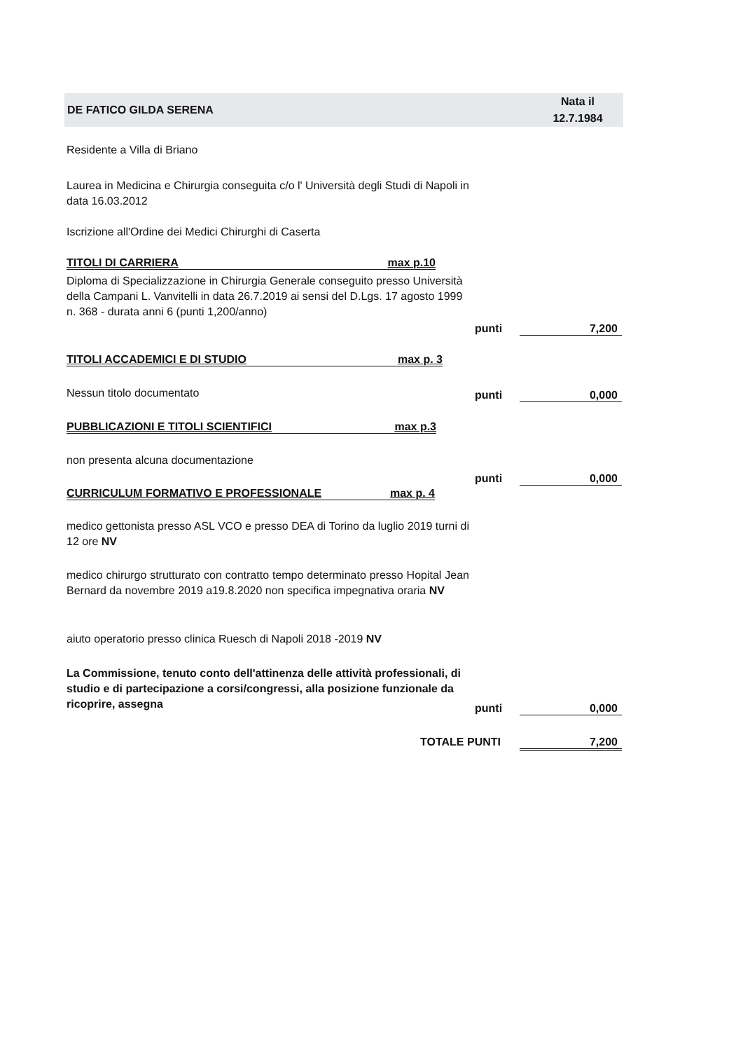DE FATICO GILDA SERENA Nata il
12.7.1984
Residente a Villa di Briano
Laurea in Medicina e Chirurgia conseguita c/o l' Università degli Studi di Napoli in data 16.03.2012
Iscrizione all'Ordine dei Medici Chirurghi di Caserta
TITOLI DI CARRIERA max p.10
Diploma di Specializzazione in Chirurgia Generale conseguito presso Università della Campani L. Vanvitelli in data 26.7.2019 ai sensi del D.Lgs. 17 agosto 1999 n. 368 - durata anni 6 (punti 1,200/anno)
punti 7,200
TITOLI ACCADEMICI E DI STUDIO max p. 3
Nessun titolo documentato punti 0,000
PUBBLICAZIONI E TITOLI SCIENTIFICI max p.3
non presenta alcuna documentazione
punti 0,000
CURRICULUM FORMATIVO E PROFESSIONALE max p. 4
medico gettonista presso ASL VCO e presso DEA di Torino da luglio 2019 turni di 12 ore NV
medico chirurgo strutturato con contratto tempo determinato presso Hopital Jean Bernard da novembre 2019 a19.8.2020 non specifica impegnativa oraria NV
aiuto operatorio presso clinica Ruesch di Napoli 2018 -2019 NV
La Commissione, tenuto conto dell'attinenza delle attività professionali, di studio e di partecipazione a corsi/congressi, alla posizione funzionale da ricoprire, assegna
punti 0,000
TOTALE PUNTI 7,200